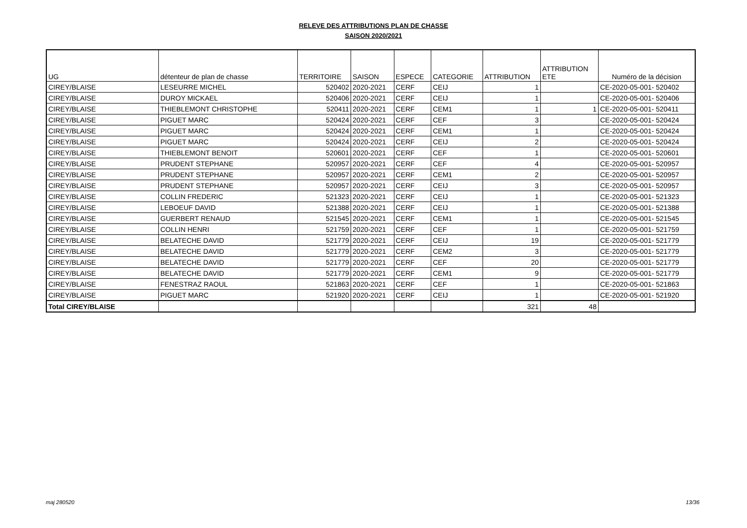RELEVE DES ATTRIBUTIONS PLAN DE CHASSE
SAISON 2020/2021
| UG | détenteur de plan de chasse | TERRITOIRE | SAISON | ESPECE | CATEGORIE | ATTRIBUTION | ATTRIBUTION ETE | Numéro de la décision |
| --- | --- | --- | --- | --- | --- | --- | --- | --- |
| CIREY/BLAISE | LESEURRE MICHEL | 520402 | 2020-2021 | CERF | CEIJ | 1 | | CE-2020-05-001- 520402 |
| CIREY/BLAISE | DUROY MICKAEL | 520406 | 2020-2021 | CERF | CEIJ | 1 | | CE-2020-05-001- 520406 |
| CIREY/BLAISE | THIEBLEMONT CHRISTOPHE | 520411 | 2020-2021 | CERF | CEM1 | 1 | 1 | CE-2020-05-001- 520411 |
| CIREY/BLAISE | PIGUET MARC | 520424 | 2020-2021 | CERF | CEF | 3 | | CE-2020-05-001- 520424 |
| CIREY/BLAISE | PIGUET MARC | 520424 | 2020-2021 | CERF | CEM1 | 1 | | CE-2020-05-001- 520424 |
| CIREY/BLAISE | PIGUET MARC | 520424 | 2020-2021 | CERF | CEIJ | 2 | | CE-2020-05-001- 520424 |
| CIREY/BLAISE | THIEBLEMONT BENOIT | 520601 | 2020-2021 | CERF | CEF | 1 | | CE-2020-05-001- 520601 |
| CIREY/BLAISE | PRUDENT STEPHANE | 520957 | 2020-2021 | CERF | CEF | 4 | | CE-2020-05-001- 520957 |
| CIREY/BLAISE | PRUDENT STEPHANE | 520957 | 2020-2021 | CERF | CEM1 | 2 | | CE-2020-05-001- 520957 |
| CIREY/BLAISE | PRUDENT STEPHANE | 520957 | 2020-2021 | CERF | CEIJ | 3 | | CE-2020-05-001- 520957 |
| CIREY/BLAISE | COLLIN FREDERIC | 521323 | 2020-2021 | CERF | CEIJ | 1 | | CE-2020-05-001- 521323 |
| CIREY/BLAISE | LEBOEUF DAVID | 521388 | 2020-2021 | CERF | CEIJ | 1 | | CE-2020-05-001- 521388 |
| CIREY/BLAISE | GUERBERT RENAUD | 521545 | 2020-2021 | CERF | CEM1 | 1 | | CE-2020-05-001- 521545 |
| CIREY/BLAISE | COLLIN HENRI | 521759 | 2020-2021 | CERF | CEF | 1 | | CE-2020-05-001- 521759 |
| CIREY/BLAISE | BELATECHE DAVID | 521779 | 2020-2021 | CERF | CEIJ | 19 | | CE-2020-05-001- 521779 |
| CIREY/BLAISE | BELATECHE DAVID | 521779 | 2020-2021 | CERF | CEM2 | 3 | | CE-2020-05-001- 521779 |
| CIREY/BLAISE | BELATECHE DAVID | 521779 | 2020-2021 | CERF | CEF | 20 | | CE-2020-05-001- 521779 |
| CIREY/BLAISE | BELATECHE DAVID | 521779 | 2020-2021 | CERF | CEM1 | 9 | | CE-2020-05-001- 521779 |
| CIREY/BLAISE | FENESTRAZ RAOUL | 521863 | 2020-2021 | CERF | CEF | 1 | | CE-2020-05-001- 521863 |
| CIREY/BLAISE | PIGUET MARC | 521920 | 2020-2021 | CERF | CEIJ | 1 | | CE-2020-05-001- 521920 |
| Total CIREY/BLAISE | | | | | | 321 | 48 | |
maj 280520 13/36